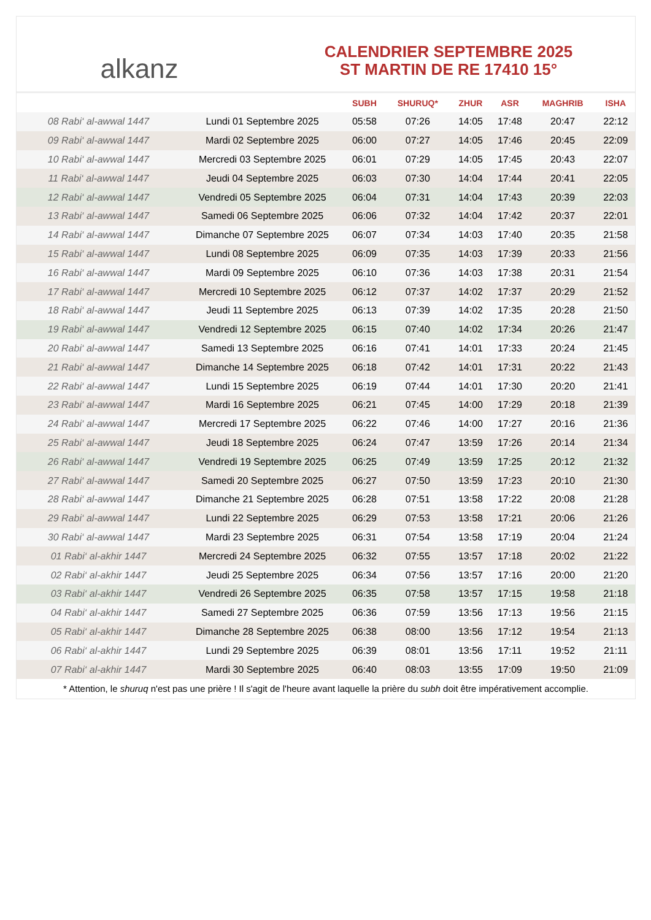alkanz
CALENDRIER SEPTEMBRE 2025
ST MARTIN DE RE 17410 15°
| | | SUBH | SHURUQ* | ZHUR | ASR | MAGHRIB | ISHA |
| --- | --- | --- | --- | --- | --- | --- | --- |
| 08 Rabi‘ al-awwal 1447 | Lundi 01 Septembre 2025 | 05:58 | 07:26 | 14:05 | 17:48 | 20:47 | 22:12 |
| 09 Rabi‘ al-awwal 1447 | Mardi 02 Septembre 2025 | 06:00 | 07:27 | 14:05 | 17:46 | 20:45 | 22:09 |
| 10 Rabi‘ al-awwal 1447 | Mercredi 03 Septembre 2025 | 06:01 | 07:29 | 14:05 | 17:45 | 20:43 | 22:07 |
| 11 Rabi‘ al-awwal 1447 | Jeudi 04 Septembre 2025 | 06:03 | 07:30 | 14:04 | 17:44 | 20:41 | 22:05 |
| 12 Rabi‘ al-awwal 1447 | Vendredi 05 Septembre 2025 | 06:04 | 07:31 | 14:04 | 17:43 | 20:39 | 22:03 |
| 13 Rabi‘ al-awwal 1447 | Samedi 06 Septembre 2025 | 06:06 | 07:32 | 14:04 | 17:42 | 20:37 | 22:01 |
| 14 Rabi‘ al-awwal 1447 | Dimanche 07 Septembre 2025 | 06:07 | 07:34 | 14:03 | 17:40 | 20:35 | 21:58 |
| 15 Rabi‘ al-awwal 1447 | Lundi 08 Septembre 2025 | 06:09 | 07:35 | 14:03 | 17:39 | 20:33 | 21:56 |
| 16 Rabi‘ al-awwal 1447 | Mardi 09 Septembre 2025 | 06:10 | 07:36 | 14:03 | 17:38 | 20:31 | 21:54 |
| 17 Rabi‘ al-awwal 1447 | Mercredi 10 Septembre 2025 | 06:12 | 07:37 | 14:02 | 17:37 | 20:29 | 21:52 |
| 18 Rabi‘ al-awwal 1447 | Jeudi 11 Septembre 2025 | 06:13 | 07:39 | 14:02 | 17:35 | 20:28 | 21:50 |
| 19 Rabi‘ al-awwal 1447 | Vendredi 12 Septembre 2025 | 06:15 | 07:40 | 14:02 | 17:34 | 20:26 | 21:47 |
| 20 Rabi‘ al-awwal 1447 | Samedi 13 Septembre 2025 | 06:16 | 07:41 | 14:01 | 17:33 | 20:24 | 21:45 |
| 21 Rabi‘ al-awwal 1447 | Dimanche 14 Septembre 2025 | 06:18 | 07:42 | 14:01 | 17:31 | 20:22 | 21:43 |
| 22 Rabi‘ al-awwal 1447 | Lundi 15 Septembre 2025 | 06:19 | 07:44 | 14:01 | 17:30 | 20:20 | 21:41 |
| 23 Rabi‘ al-awwal 1447 | Mardi 16 Septembre 2025 | 06:21 | 07:45 | 14:00 | 17:29 | 20:18 | 21:39 |
| 24 Rabi‘ al-awwal 1447 | Mercredi 17 Septembre 2025 | 06:22 | 07:46 | 14:00 | 17:27 | 20:16 | 21:36 |
| 25 Rabi‘ al-awwal 1447 | Jeudi 18 Septembre 2025 | 06:24 | 07:47 | 13:59 | 17:26 | 20:14 | 21:34 |
| 26 Rabi‘ al-awwal 1447 | Vendredi 19 Septembre 2025 | 06:25 | 07:49 | 13:59 | 17:25 | 20:12 | 21:32 |
| 27 Rabi‘ al-awwal 1447 | Samedi 20 Septembre 2025 | 06:27 | 07:50 | 13:59 | 17:23 | 20:10 | 21:30 |
| 28 Rabi‘ al-awwal 1447 | Dimanche 21 Septembre 2025 | 06:28 | 07:51 | 13:58 | 17:22 | 20:08 | 21:28 |
| 29 Rabi‘ al-awwal 1447 | Lundi 22 Septembre 2025 | 06:29 | 07:53 | 13:58 | 17:21 | 20:06 | 21:26 |
| 30 Rabi‘ al-awwal 1447 | Mardi 23 Septembre 2025 | 06:31 | 07:54 | 13:58 | 17:19 | 20:04 | 21:24 |
| 01 Rabi‘ al-akhir 1447 | Mercredi 24 Septembre 2025 | 06:32 | 07:55 | 13:57 | 17:18 | 20:02 | 21:22 |
| 02 Rabi‘ al-akhir 1447 | Jeudi 25 Septembre 2025 | 06:34 | 07:56 | 13:57 | 17:16 | 20:00 | 21:20 |
| 03 Rabi‘ al-akhir 1447 | Vendredi 26 Septembre 2025 | 06:35 | 07:58 | 13:57 | 17:15 | 19:58 | 21:18 |
| 04 Rabi‘ al-akhir 1447 | Samedi 27 Septembre 2025 | 06:36 | 07:59 | 13:56 | 17:13 | 19:56 | 21:15 |
| 05 Rabi‘ al-akhir 1447 | Dimanche 28 Septembre 2025 | 06:38 | 08:00 | 13:56 | 17:12 | 19:54 | 21:13 |
| 06 Rabi‘ al-akhir 1447 | Lundi 29 Septembre 2025 | 06:39 | 08:01 | 13:56 | 17:11 | 19:52 | 21:11 |
| 07 Rabi‘ al-akhir 1447 | Mardi 30 Septembre 2025 | 06:40 | 08:03 | 13:55 | 17:09 | 19:50 | 21:09 |
* Attention, le shuruq n'est pas une prière ! Il s'agit de l'heure avant laquelle la prière du subh doit être impérativement accomplie.